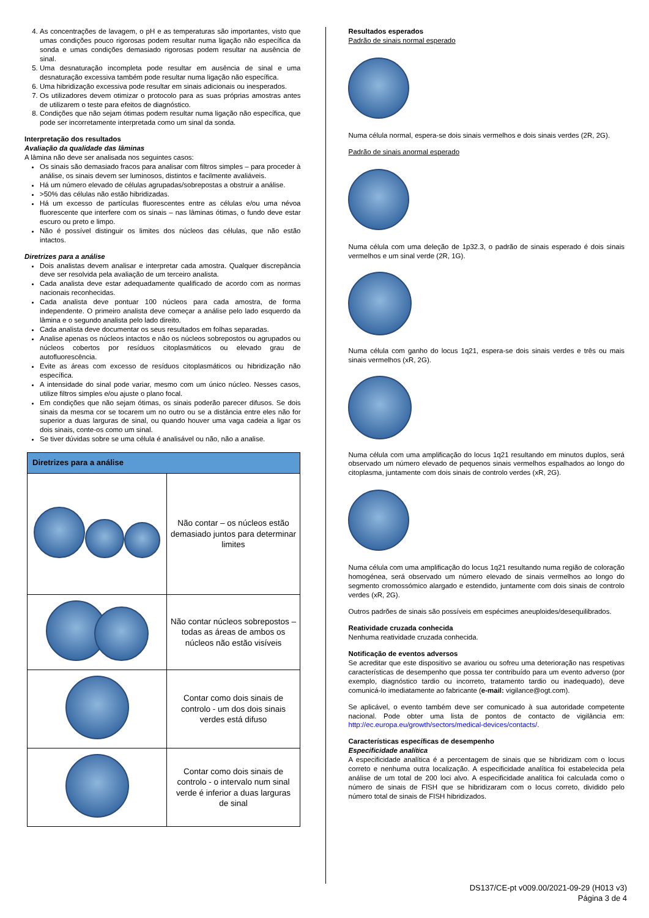4. As concentrações de lavagem, o pH e as temperaturas são importantes, visto que umas condições pouco rigorosas podem resultar numa ligação não específica da sonda e umas condições demasiado rigorosas podem resultar na ausência de sinal.
5. Uma desnaturação incompleta pode resultar em ausência de sinal e uma desnaturação excessiva também pode resultar numa ligação não específica.
6. Uma hibridização excessiva pode resultar em sinais adicionais ou inesperados.
7. Os utilizadores devem otimizar o protocolo para as suas próprias amostras antes de utilizarem o teste para efeitos de diagnóstico.
8. Condições que não sejam ótimas podem resultar numa ligação não específica, que pode ser incorretamente interpretada como um sinal da sonda.
Interpretação dos resultados
Avaliação da qualidade das lâminas
A lâmina não deve ser analisada nos seguintes casos:
Os sinais são demasiado fracos para analisar com filtros simples – para proceder à análise, os sinais devem ser luminosos, distintos e facilmente avaliáveis.
Há um número elevado de células agrupadas/sobrepostas a obstruir a análise.
>50% das células não estão hibridizadas.
Há um excesso de partículas fluorescentes entre as células e/ou uma névoa fluorescente que interfere com os sinais – nas lâminas ótimas, o fundo deve estar escuro ou preto e limpo.
Não é possível distinguir os limites dos núcleos das células, que não estão intactos.
Diretrizes para a análise
Dois analistas devem analisar e interpretar cada amostra. Qualquer discrepância deve ser resolvida pela avaliação de um terceiro analista.
Cada analista deve estar adequadamente qualificado de acordo com as normas nacionais reconhecidas.
Cada analista deve pontuar 100 núcleos para cada amostra, de forma independente. O primeiro analista deve começar a análise pelo lado esquerdo da lâmina e o segundo analista pelo lado direito.
Cada analista deve documentar os seus resultados em folhas separadas.
Analise apenas os núcleos intactos e não os núcleos sobrepostos ou agrupados ou núcleos cobertos por resíduos citoplasmáticos ou elevado grau de autofluorescência.
Evite as áreas com excesso de resíduos citoplasmáticos ou hibridização não específica.
A intensidade do sinal pode variar, mesmo com um único núcleo. Nesses casos, utilize filtros simples e/ou ajuste o plano focal.
Em condições que não sejam ótimas, os sinais poderão parecer difusos. Se dois sinais da mesma cor se tocarem um no outro ou se a distância entre eles não for superior a duas larguras de sinal, ou quando houver uma vaga cadeia a ligar os dois sinais, conte-os como um sinal.
Se tiver dúvidas sobre se uma célula é analisável ou não, não a analise.
| Diretrizes para a análise | |
| --- | --- |
| | Não contar – os núcleos estão demasiado juntos para determinar limites |
| | Não contar núcleos sobrepostos – todas as áreas de ambos os núcleos não estão visíveis |
| | Contar como dois sinais de controlo - um dos dois sinais verdes está difuso |
| | Contar como dois sinais de controlo - o intervalo num sinal verde é inferior a duas larguras de sinal |
Resultados esperados
Padrão de sinais normal esperado
Numa célula normal, espera-se dois sinais vermelhos e dois sinais verdes (2R, 2G).
Padrão de sinais anormal esperado
Numa célula com uma deleção de 1p32.3, o padrão de sinais esperado é dois sinais vermelhos e um sinal verde (2R, 1G).
Numa célula com ganho do locus 1q21, espera-se dois sinais verdes e três ou mais sinais vermelhos (xR, 2G).
Numa célula com uma amplificação do locus 1q21 resultando em minutos duplos, será observado um número elevado de pequenos sinais vermelhos espalhados ao longo do citoplasma, juntamente com dois sinais de controlo verdes (xR, 2G).
Numa célula com uma amplificação do locus 1q21 resultando numa região de coloração homogénea, será observado um número elevado de sinais vermelhos ao longo do segmento cromossómico alargado e estendido, juntamente com dois sinais de controlo verdes (xR, 2G).
Outros padrões de sinais são possíveis em espécimes aneuploides/desequilibrados.
Reatividade cruzada conhecida
Nenhuma reatividade cruzada conhecida.
Notificação de eventos adversos
Se acreditar que este dispositivo se avariou ou sofreu uma deterioração nas respetivas características de desempenho que possa ter contribuído para um evento adverso (por exemplo, diagnóstico tardio ou incorreto, tratamento tardio ou inadequado), deve comunicá-lo imediatamente ao fabricante (e-mail: vigilance@ogt.com).
Se aplicável, o evento também deve ser comunicado à sua autoridade competente nacional. Pode obter uma lista de pontos de contacto de vigilância em: http://ec.europa.eu/growth/sectors/medical-devices/contacts/.
Características específicas de desempenho
Especificidade analítica
A especificidade analítica é a percentagem de sinais que se hibridizam com o locus correto e nenhuma outra localização. A especificidade analítica foi estabelecida pela análise de um total de 200 loci alvo. A especificidade analítica foi calculada como o número de sinais de FISH que se hibridizaram com o locus correto, dividido pelo número total de sinais de FISH hibridizados.
DS137/CE-pt v009.00/2021-09-29 (H013 v3)
Página 3 de 4